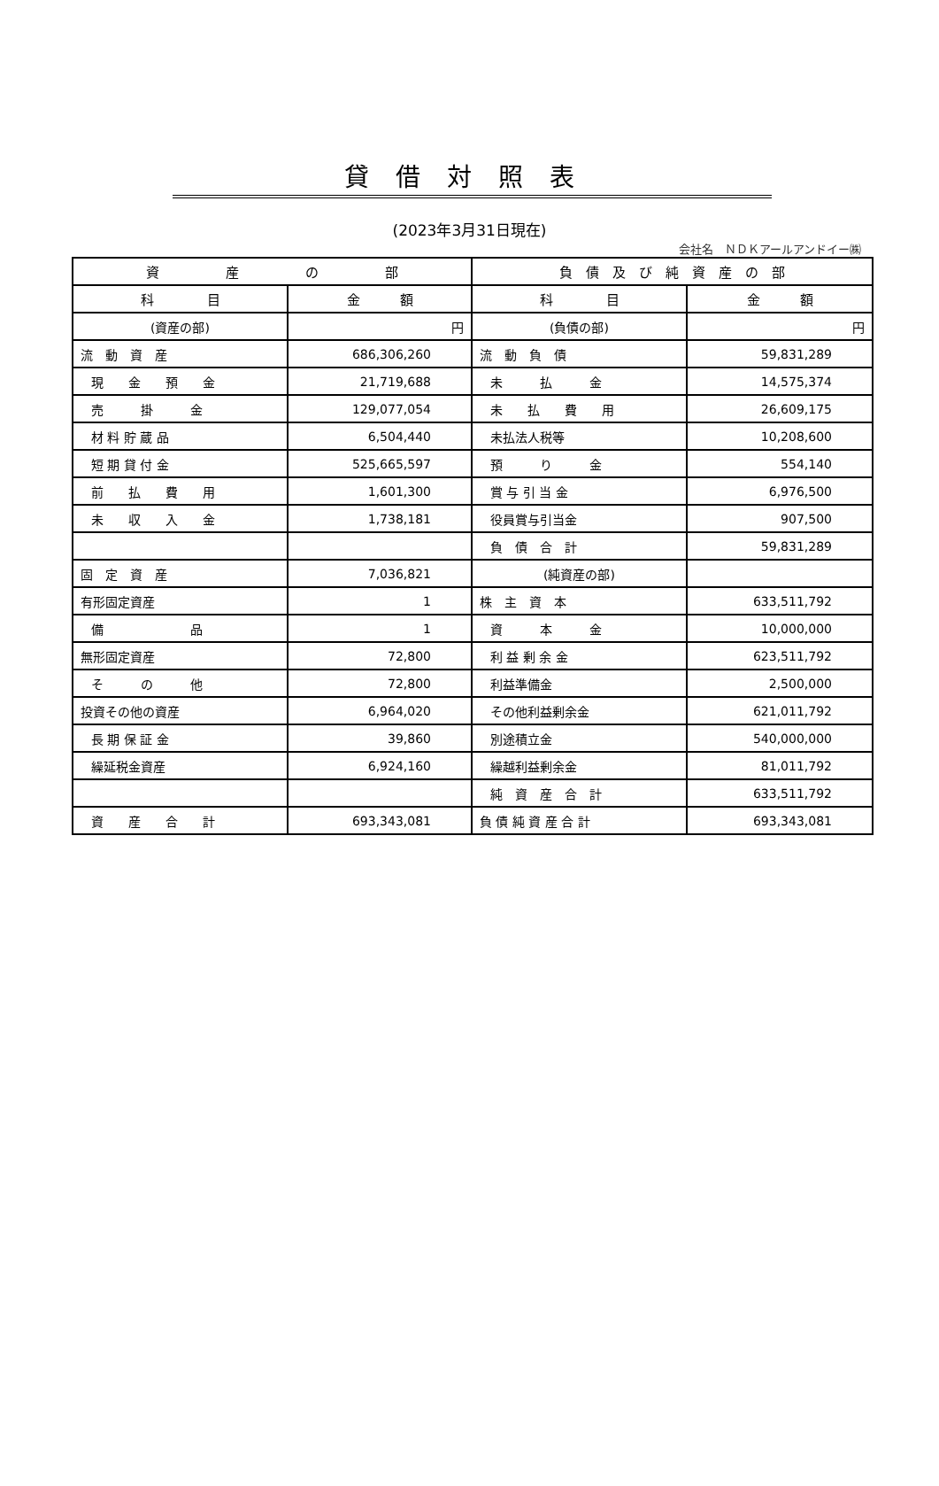貸借対照表
(2023年3月31日現在)
会社名　ＮＤＫアールアンドイー㈱
| 資 産 の 部 | | 負 債 及 び 純 資 産 の 部 | |
| --- | --- | --- | --- |
| 科 目 | 金 額 | 科 目 | 金 額 |
| (資産の部) | 円 | (負債の部) | 円 |
| 流 動 資 産 | 686,306,260 | 流 動 負 債 | 59,831,289 |
| 現 金 預 金 | 21,719,688 | 未 払 金 | 14,575,374 |
| 売 掛 金 | 129,077,054 | 未 払 費 用 | 26,609,175 |
| 材 料 貯 蔵 品 | 6,504,440 | 未払法人税等 | 10,208,600 |
| 短 期 貸 付 金 | 525,665,597 | 預 り 金 | 554,140 |
| 前 払 費 用 | 1,601,300 | 賞 与 引 当 金 | 6,976,500 |
| 未 収 入 金 | 1,738,181 | 役員賞与引当金 | 907,500 |
| | | 負 債 合 計 | 59,831,289 |
| 固 定 資 産 | 7,036,821 | (純資産の部) | |
| 有形固定資産 | 1 | 株 主 資 本 | 633,511,792 |
| 備 品 | 1 | 資 本 金 | 10,000,000 |
| 無形固定資産 | 72,800 | 利 益 剰 余 金 | 623,511,792 |
| そ の 他 | 72,800 | 利益準備金 | 2,500,000 |
| 投資その他の資産 | 6,964,020 | その他利益剰余金 | 621,011,792 |
| 長 期 保 証 金 | 39,860 | 別途積立金 | 540,000,000 |
| 繰延税金資産 | 6,924,160 | 繰越利益剰余金 | 81,011,792 |
| | | 純 資 産 合 計 | 633,511,792 |
| 資 産 合 計 | 693,343,081 | 負 債 純 資 産 合 計 | 693,343,081 |